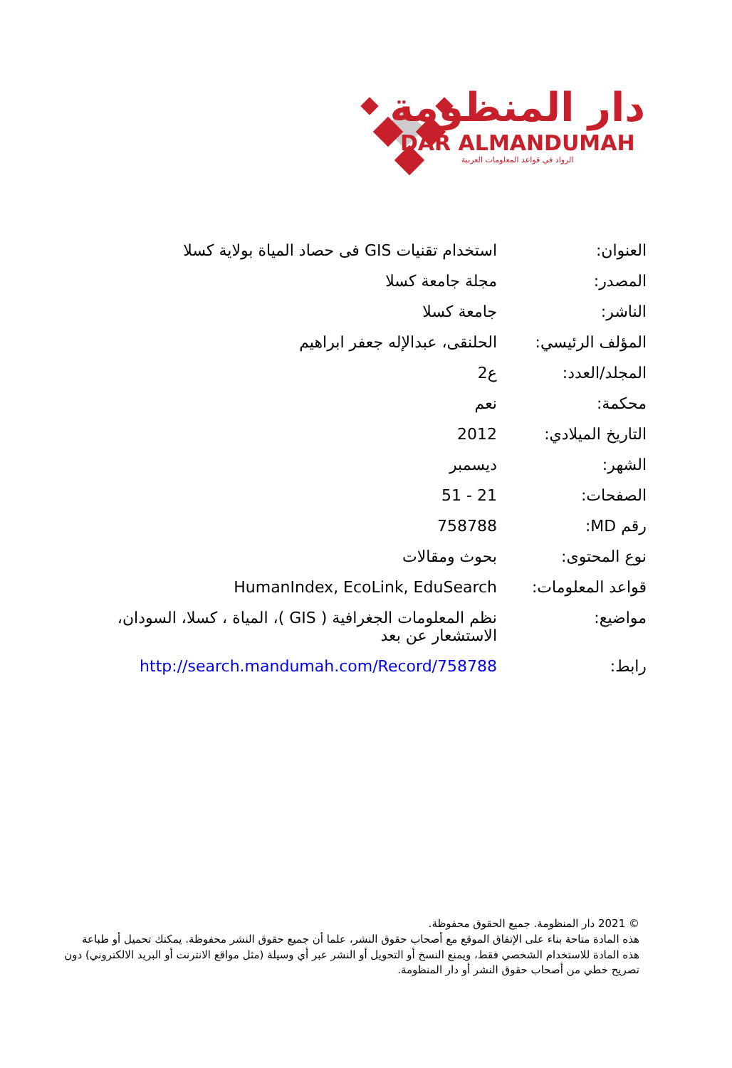دار المنظومة
DAR ALMANDUMAH
الرواد في قواعد المعلومات العربية
| العنوان: | استخدام تقنيات GIS فى حصاد المياة بولاية كسلا |
| المصدر: | مجلة جامعة كسلا |
| الناشر: | جامعة كسلا |
| المؤلف الرئيسي: | الحلنقى، عبدالإله جعفر ابراهيم |
| المجلد/العدد: | ع2 |
| محكمة: | نعم |
| التاريخ الميلادي: | 2012 |
| الشهر: | ديسمبر |
| الصفحات: | 21 - 51 |
| رقم MD: | 758788 |
| نوع المحتوى: | بحوث ومقالات |
| قواعد المعلومات: | HumanIndex, EcoLink, EduSearch |
| مواضيع: | نظم المعلومات الجغرافية ( GIS )، المياة ، كسلا، السودان، الاستشعار عن بعد |
| رابط: | http://search.mandumah.com/Record/758788 |
© 2021 دار المنظومة. جميع الحقوق محفوظة.
هذه المادة متاحة بناء على الإتفاق الموقع مع أصحاب حقوق النشر، علما أن جميع حقوق النشر محفوظة. يمكنك تحميل أو طباعة هذه المادة للاستخدام الشخصي فقط، ويمنع النسخ أو التحويل أو النشر عبر أي وسيلة (مثل مواقع الانترنت أو البريد الالكتروني) دون تصريح خطي من أصحاب حقوق النشر أو دار المنظومة.